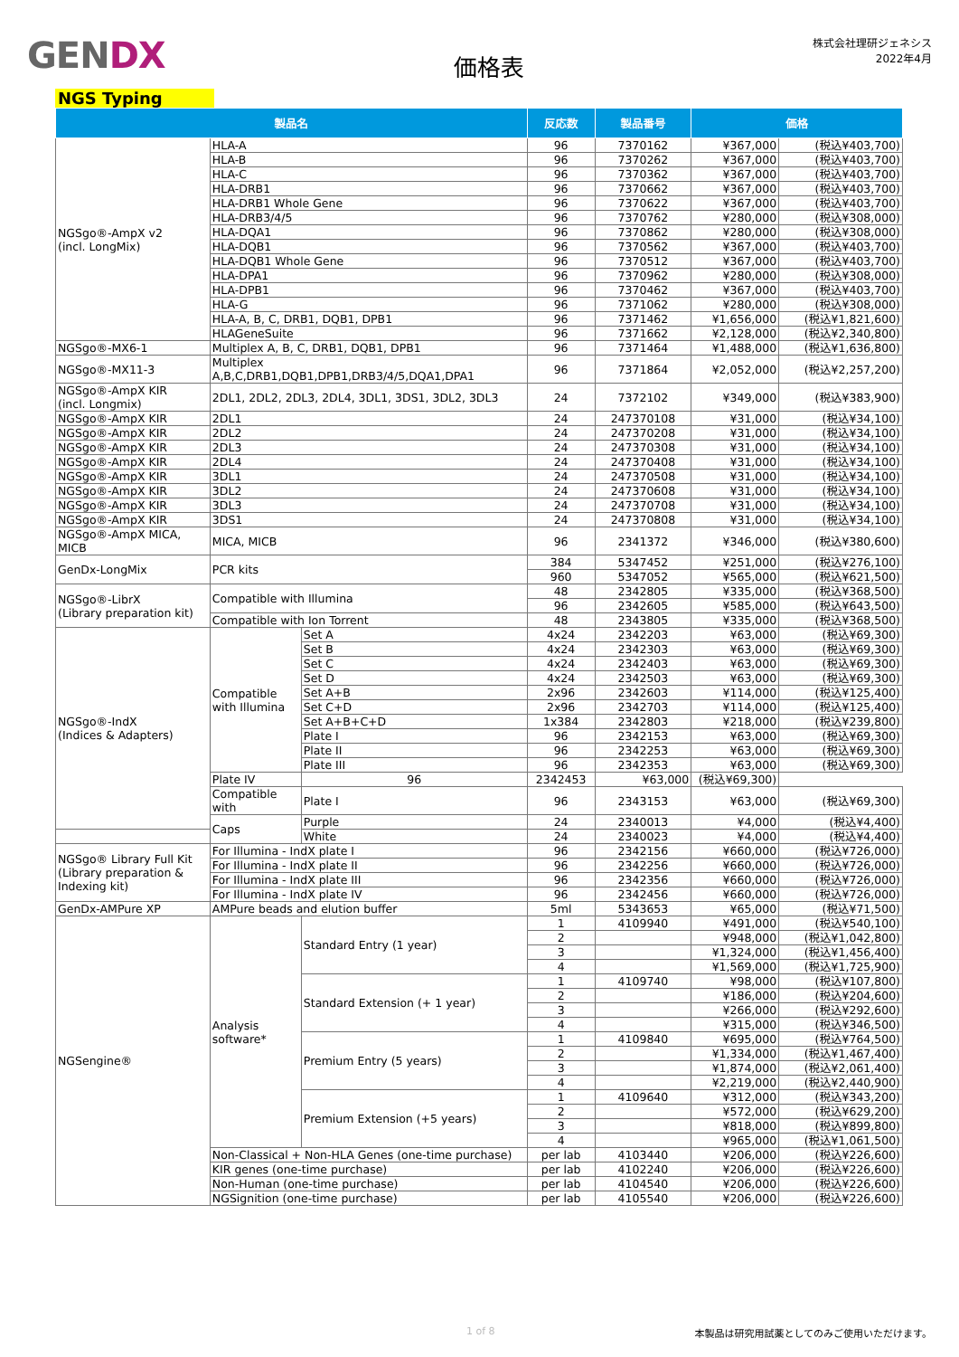GENDX
価格表
株式会社理研ジェネシス
2022年4月
NGS Typing
| 製品名 | | | 反応数 | 製品番号 | 価格 | |
| --- | --- | --- | --- | --- | --- | --- |
| NGSgo®-AmpX v2 (incl. LongMix) | HLA-A | | 96 | 7370162 | ¥367,000 | (税込¥403,700) |
| | HLA-B | | 96 | 7370262 | ¥367,000 | (税込¥403,700) |
| | HLA-C | | 96 | 7370362 | ¥367,000 | (税込¥403,700) |
| | HLA-DRB1 | | 96 | 7370662 | ¥367,000 | (税込¥403,700) |
| | HLA-DRB1 Whole Gene | | 96 | 7370622 | ¥367,000 | (税込¥403,700) |
| | HLA-DRB3/4/5 | | 96 | 7370762 | ¥280,000 | (税込¥308,000) |
| | HLA-DQA1 | | 96 | 7370862 | ¥280,000 | (税込¥308,000) |
| | HLA-DQB1 | | 96 | 7370562 | ¥367,000 | (税込¥403,700) |
| | HLA-DQB1 Whole Gene | | 96 | 7370512 | ¥367,000 | (税込¥403,700) |
| | HLA-DPA1 | | 96 | 7370962 | ¥280,000 | (税込¥308,000) |
| | HLA-DPB1 | | 96 | 7370462 | ¥367,000 | (税込¥403,700) |
| | HLA-G | | 96 | 7371062 | ¥280,000 | (税込¥308,000) |
| | HLA-A, B, C, DRB1, DQB1, DPB1 | | 96 | 7371462 | ¥1,656,000 | (税込¥1,821,600) |
| | HLAGeneSuite | | 96 | 7371662 | ¥2,128,000 | (税込¥2,340,800) |
| NGSgo®-MX6-1 | Multiplex A, B, C, DRB1, DQB1, DPB1 | | 96 | 7371464 | ¥1,488,000 | (税込¥1,636,800) |
| NGSgo®-MX11-3 | Multiplex A,B,C,DRB1,DQB1,DPB1,DRB3/4/5,DQA1,DPA1 | | 96 | 7371864 | ¥2,052,000 | (税込¥2,257,200) |
| NGSgo®-AmpX KIR (incl. Longmix) | 2DL1, 2DL2, 2DL3, 2DL4, 3DL1, 3DS1, 3DL2, 3DL3 | | 24 | 7372102 | ¥349,000 | (税込¥383,900) |
| NGSgo®-AmpX KIR | 2DL1 | | 24 | 247370108 | ¥31,000 | (税込¥34,100) |
| NGSgo®-AmpX KIR | 2DL2 | | 24 | 247370208 | ¥31,000 | (税込¥34,100) |
| NGSgo®-AmpX KIR | 2DL3 | | 24 | 247370308 | ¥31,000 | (税込¥34,100) |
| NGSgo®-AmpX KIR | 2DL4 | | 24 | 247370408 | ¥31,000 | (税込¥34,100) |
| NGSgo®-AmpX KIR | 3DL1 | | 24 | 247370508 | ¥31,000 | (税込¥34,100) |
| NGSgo®-AmpX KIR | 3DL2 | | 24 | 247370608 | ¥31,000 | (税込¥34,100) |
| NGSgo®-AmpX KIR | 3DL3 | | 24 | 247370708 | ¥31,000 | (税込¥34,100) |
| NGSgo®-AmpX KIR | 3DS1 | | 24 | 247370808 | ¥31,000 | (税込¥34,100) |
| NGSgo®-AmpX MICA, MICB | MICA, MICB | | 96 | 2341372 | ¥346,000 | (税込¥380,600) |
| GenDx-LongMix | PCR kits | | 384 | 5347452 | ¥251,000 | (税込¥276,100) |
| | | | 960 | 5347052 | ¥565,000 | (税込¥621,500) |
| NGSgo®-LibrX (Library preparation kit) | Compatible with Illumina | | 48 | 2342805 | ¥335,000 | (税込¥368,500) |
| | | | 96 | 2342605 | ¥585,000 | (税込¥643,500) |
| | Compatible with Ion Torrent | | 48 | 2343805 | ¥335,000 | (税込¥368,500) |
| NGSgo®-IndX (Indices & Adapters) | Compatible with Illumina | Set A | 4x24 | 2342203 | ¥63,000 | (税込¥69,300) |
| | | Set B | 4x24 | 2342303 | ¥63,000 | (税込¥69,300) |
| | | Set C | 4x24 | 2342403 | ¥63,000 | (税込¥69,300) |
| | | Set D | 4x24 | 2342503 | ¥63,000 | (税込¥69,300) |
| | | Set A+B | 2x96 | 2342603 | ¥114,000 | (税込¥125,400) |
| | | Set C+D | 2x96 | 2342703 | ¥114,000 | (税込¥125,400) |
| | | Set A+B+C+D | 1x384 | 2342803 | ¥218,000 | (税込¥239,800) |
| | | Plate I | 96 | 2342153 | ¥63,000 | (税込¥69,300) |
| | | Plate II | 96 | 2342253 | ¥63,000 | (税込¥69,300) |
| | | Plate III | 96 | 2342353 | ¥63,000 | (税込¥69,300) |
| | Plate IV | 96 | 2342453 | ¥63,000 | (税込¥69,300) | |
| | Compatible with | Plate I | 96 | 2343153 | ¥63,000 | (税込¥69,300) |
| | Caps | Purple | 24 | 2340013 | ¥4,000 | (税込¥4,400) |
| | | White | 24 | 2340023 | ¥4,000 | (税込¥4,400) |
| NGSgo® Library Full Kit (Library preparation & Indexing kit) | For Illumina - IndX plate I | | 96 | 2342156 | ¥660,000 | (税込¥726,000) |
| | For Illumina - IndX plate II | | 96 | 2342256 | ¥660,000 | (税込¥726,000) |
| | For Illumina - IndX plate III | | 96 | 2342356 | ¥660,000 | (税込¥726,000) |
| | For Illumina - IndX plate IV | | 96 | 2342456 | ¥660,000 | (税込¥726,000) |
| GenDx-AMPure XP | AMPure beads and elution buffer | | 5ml | 5343653 | ¥65,000 | (税込¥71,500) |
| NGSengine® | Analysis software* | Standard Entry (1 year) | 1 | 4109940 | ¥491,000 | (税込¥540,100) |
| | | | 2 | | ¥948,000 | (税込¥1,042,800) |
| | | | 3 | | ¥1,324,000 | (税込¥1,456,400) |
| | | | 4 | | ¥1,569,000 | (税込¥1,725,900) |
| | | Standard Extension (+ 1 year) | 1 | 4109740 | ¥98,000 | (税込¥107,800) |
| | | | 2 | | ¥186,000 | (税込¥204,600) |
| | | | 3 | | ¥266,000 | (税込¥292,600) |
| | | | 4 | | ¥315,000 | (税込¥346,500) |
| | | Premium Entry (5 years) | 1 | 4109840 | ¥695,000 | (税込¥764,500) |
| | | | 2 | | ¥1,334,000 | (税込¥1,467,400) |
| | | | 3 | | ¥1,874,000 | (税込¥2,061,400) |
| | | | 4 | | ¥2,219,000 | (税込¥2,440,900) |
| | | Premium Extension (+5 years) | 1 | 4109640 | ¥312,000 | (税込¥343,200) |
| | | | 2 | | ¥572,000 | (税込¥629,200) |
| | | | 3 | | ¥818,000 | (税込¥899,800) |
| | | | 4 | | ¥965,000 | (税込¥1,061,500) |
| | Non-Classical + Non-HLA Genes (one-time purchase) | | per lab | 4103440 | ¥206,000 | (税込¥226,600) |
| | KIR genes (one-time purchase) | | per lab | 4102240 | ¥206,000 | (税込¥226,600) |
| | Non-Human (one-time purchase) | | per lab | 4104540 | ¥206,000 | (税込¥226,600) |
| | NGSignition (one-time purchase) | | per lab | 4105540 | ¥206,000 | (税込¥226,600) |
1 of 8 本製品は研究用試薬としてのみご使用いただけます。